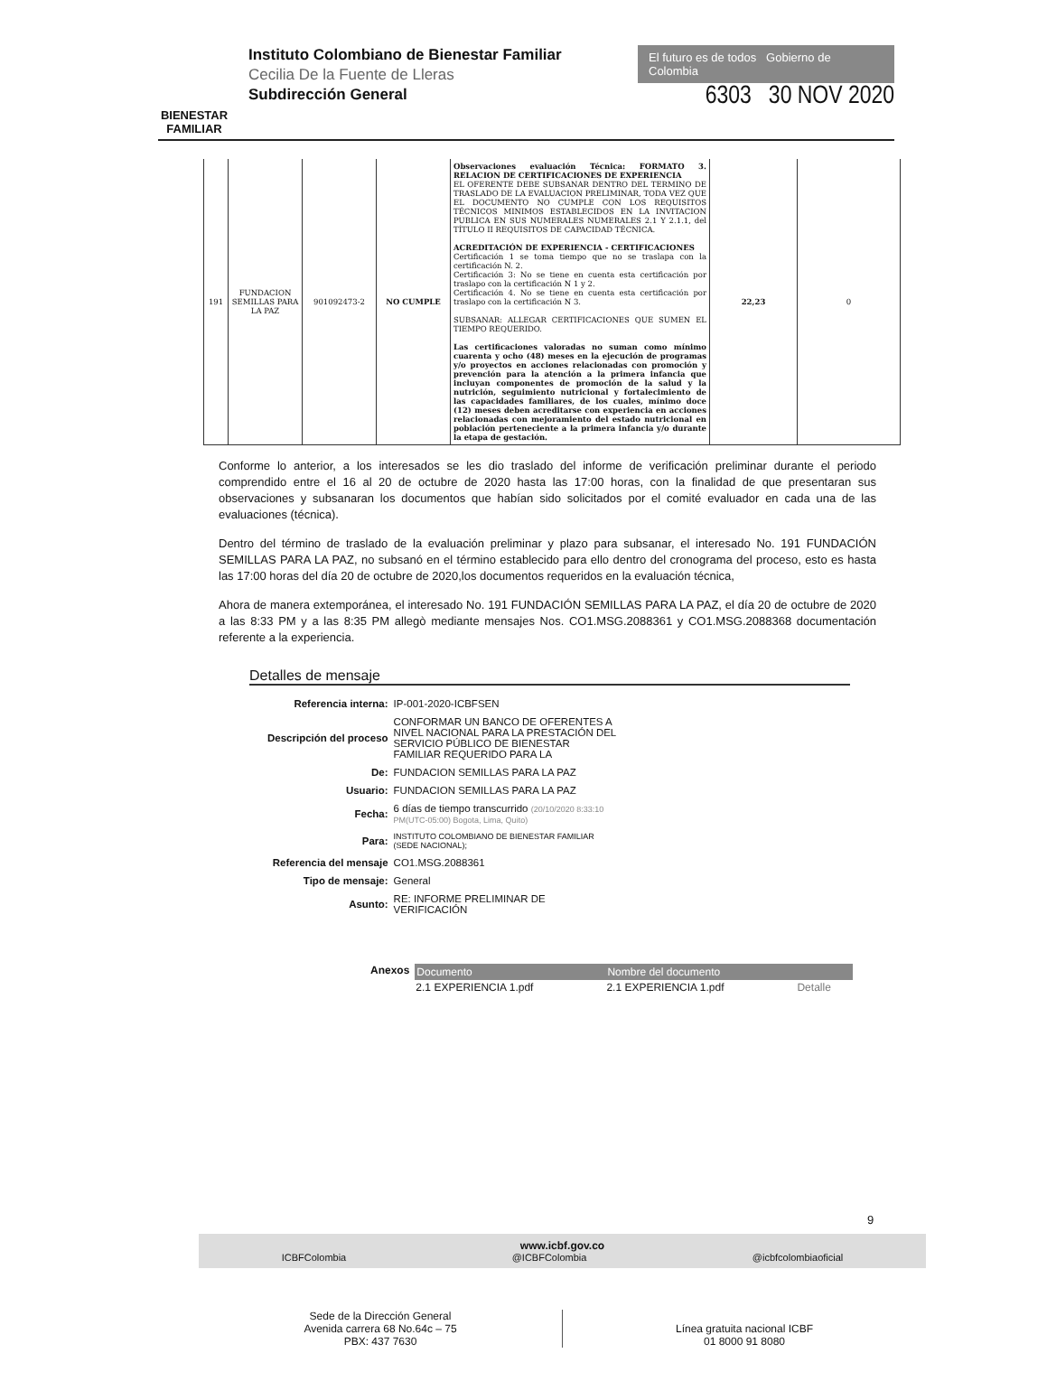BIENESTAR FAMILIAR
Instituto Colombiano de Bienestar Familiar
Cecilia De la Fuente de Lleras
Subdirección General
El futuro es de todos Gobierno de Colombia
6303 30 NOV 2020
| 191 | FUNDACION SEMILLAS PARA LA PAZ | 901092473-2 | NO CUMPLE | Observaciones evaluación Técnica: FORMATO 3. RELACION DE CERTIFICACIONES DE EXPERIENCIA EL OFERENTE DEBE SUBSANAR DENTRO DEL TERMINO DE TRASLADO DE LA EVALUACION PRELIMINAR, TODA VEZ QUE EL DOCUMENTO NO CUMPLE CON LOS REQUISITOS TÉCNICOS MINIMOS ESTABLECIDOS EN LA INVITACION PUBLICA EN SUS NUMERALES NUMERALES 2.1 Y 2.1.1, del TÍTULO II REQUISITOS DE CAPACIDAD TÉCNICA. ACREDITACIÓN DE EXPERIENCIA - CERTIFICACIONES Certificación 1 se toma tiempo que no se traslapa con la certificación N. 2. Certificación 3: No se tiene en cuenta esta certificación por traslapo con la certificación N 1 y 2. Certificación 4. No se tiene en cuenta esta certificación por traslapo con la certificación N 3. SUBSANAR: ALLEGAR CERTIFICACIONES QUE SUMEN EL TIEMPO REQUERIDO. Las certificaciones valoradas no suman como mínimo cuarenta y ocho (48) meses en la ejecución de programas y/o proyectos en acciones relacionadas con promoción y prevención para la atención a la primera infancia que incluyan componentes de promoción de la salud y la nutrición, seguimiento nutricional y fortalecimiento de las capacidades familiares, de los cuales, mínimo doce (12) meses deben acreditarse con experiencia en acciones relacionadas con mejoramiento del estado nutricional en población perteneciente a la primera infancia y/o durante la etapa de gestación. | 22,23 | 0 |
Conforme lo anterior, a los interesados se les dio traslado del informe de verificación preliminar durante el periodo comprendido entre el 16 al 20 de octubre de 2020 hasta las 17:00 horas, con la finalidad de que presentaran sus observaciones y subsanaran los documentos que habían sido solicitados por el comité evaluador en cada una de las evaluaciones (técnica).
Dentro del término de traslado de la evaluación preliminar y plazo para subsanar, el interesado No. 191 FUNDACIÓN SEMILLAS PARA LA PAZ, no subsanó en el término establecido para ello dentro del cronograma del proceso, esto es hasta las 17:00 horas del día 20 de octubre de 2020,los documentos requeridos en la evaluación técnica,
Ahora de manera extemporánea, el interesado No. 191 FUNDACIÓN SEMILLAS PARA LA PAZ, el día 20 de octubre de 2020 a las 8:33 PM y a las 8:35 PM allegò mediante mensajes Nos. CO1.MSG.2088361 y CO1.MSG.2088368 documentación referente a la experiencia.
Detalles de mensaje
| Referencia interna: | IP-001-2020-ICBFSEN |
| Descripción del proceso | CONFORMAR UN BANCO DE OFERENTES A NIVEL NACIONAL PARA LA PRESTACIÓN DEL SERVICIO PÚBLICO DE BIENESTAR FAMILIAR REQUERIDO PARA LA |
| De: | FUNDACION SEMILLAS PARA LA PAZ |
| Usuario: | FUNDACION SEMILLAS PARA LA PAZ |
| Fecha: | 6 días de tiempo transcurrido (20/10/2020 8:33:10 PM(UTC-05:00) Bogota, Lima, Quito) |
| Para: | INSTITUTO COLOMBIANO DE BIENESTAR FAMILIAR (SEDE NACIONAL); |
| Referencia del mensaje | CO1.MSG.2088361 |
| Tipo de mensaje: | General |
| Asunto: | RE: INFORME PRELIMINAR DE VERIFICACIÓN |
Anexos
| Documento | Nombre del documento | |
| --- | --- | --- |
| 2.1 EXPERIENCIA 1.pdf | 2.1 EXPERIENCIA 1.pdf | Detalle |
9
www.icbf.gov.co
ICBFColombia @ICBFColombia @icbfcolombiaoficial
Sede de la Dirección General
Avenida carrera 68 No.64c – 75
PBX: 437 7630
Línea gratuita nacional ICBF
01 8000 91 8080